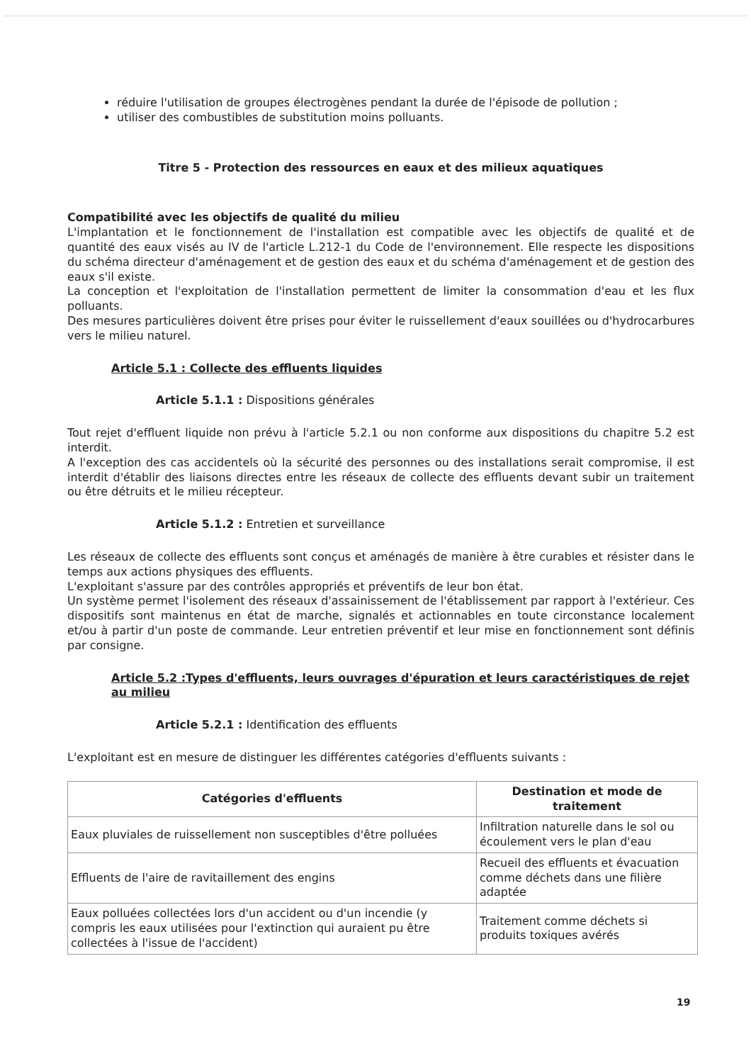réduire l'utilisation de groupes électrogènes pendant la durée de l'épisode de pollution ;
utiliser des combustibles de substitution moins polluants.
Titre 5 - Protection des ressources en eaux et des milieux aquatiques
Compatibilité avec les objectifs de qualité du milieu
L'implantation et le fonctionnement de l'installation est compatible avec les objectifs de qualité et de quantité des eaux visés au IV de l'article L.212-1 du Code de l'environnement. Elle respecte les dispositions du schéma directeur d'aménagement et de gestion des eaux et du schéma d'aménagement et de gestion des eaux s'il existe.
La conception et l'exploitation de l'installation permettent de limiter la consommation d'eau et les flux polluants.
Des mesures particulières doivent être prises pour éviter le ruissellement d'eaux souillées ou d'hydrocarbures vers le milieu naturel.
Article 5.1 : Collecte des effluents liquides
Article 5.1.1 : Dispositions générales
Tout rejet d'effluent liquide non prévu à l'article 5.2.1 ou non conforme aux dispositions du chapitre 5.2 est interdit.
A l'exception des cas accidentels où la sécurité des personnes ou des installations serait compromise, il est interdit d'établir des liaisons directes entre les réseaux de collecte des effluents devant subir un traitement ou être détruits et le milieu récepteur.
Article 5.1.2 : Entretien et surveillance
Les réseaux de collecte des effluents sont conçus et aménagés de manière à être curables et résister dans le temps aux actions physiques des effluents.
L'exploitant s'assure par des contrôles appropriés et préventifs de leur bon état.
Un système permet l'isolement des réseaux d'assainissement de l'établissement par rapport à l'extérieur. Ces dispositifs sont maintenus en état de marche, signalés et actionnables en toute circonstance localement et/ou à partir d'un poste de commande. Leur entretien préventif et leur mise en fonctionnement sont définis par consigne.
Article 5.2 :Types d'effluents, leurs ouvrages d'épuration et leurs caractéristiques de rejet au milieu
Article 5.2.1 : Identification des effluents
L'exploitant est en mesure de distinguer les différentes catégories d'effluents suivants :
| Catégories d'effluents | Destination et mode de traitement |
| --- | --- |
| Eaux pluviales de ruissellement non susceptibles d'être polluées | Infiltration naturelle dans le sol ou écoulement vers le plan d'eau |
| Effluents de l'aire de ravitaillement des engins | Recueil des effluents et évacuation comme déchets dans une filière adaptée |
| Eaux polluées collectées lors d'un accident ou d'un incendie (y compris les eaux utilisées pour l'extinction qui auraient pu être collectées à l'issue de l'accident) | Traitement comme déchets si produits toxiques avérés |
19